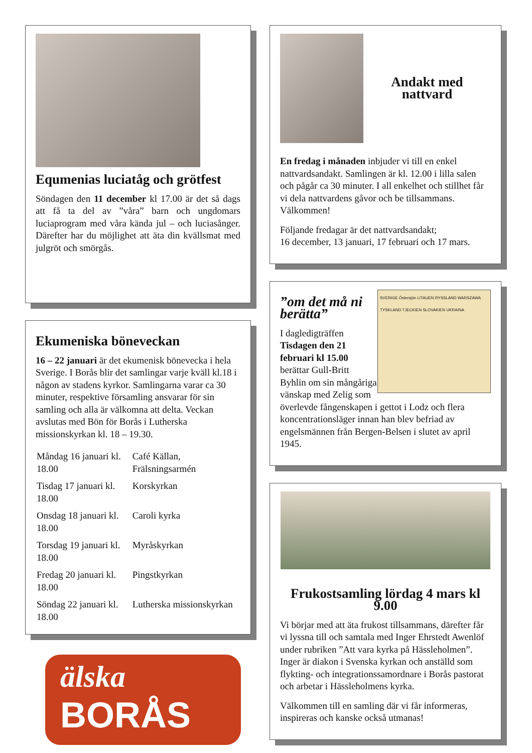Equmenias luciatåg och grötfest
Söndagen den 11 december kl 17.00 är det så dags att få ta del av ”våra” barn och ungdomars luciaprogram med våra kända jul – och luciasånger. Därefter har du möjlighet att äta din kvällsmat med julgröt och smörgås.
Ekumeniska böneveckan
16 – 22 januari är det ekumenisk bönevecka i hela Sverige. I Borås blir det samlingar varje kväll kl.18 i någon av stadens kyrkor. Samlingarna varar ca 30 minuter, respektive församling ansvarar för sin samling och alla är välkomna att delta. Veckan avslutas med Bön för Borås i Lutherska missionskyrkan kl. 18 – 19.30.
| Måndag 16 januari kl. 18.00 | Café Källan, Frälsningsarmén |
| Tisdag 17 januari kl. 18.00 | Korskyrkan |
| Onsdag 18 januari kl. 18.00 | Caroli kyrka |
| Torsdag 19 januari kl. 18.00 | Myråskyrkan |
| Fredag 20 januari kl. 18.00 | Pingstkyrkan |
| Söndag 22 januari kl. 18.00 | Lutherska missionskyrkan |
älska
BORÅS
Andakt med
nattvard
En fredag i månaden inbjuder vi till en enkel nattvardsandakt. Samlingen är kl. 12.00 i lilla salen och pågår ca 30 minuter. I all enkelhet och stillhet får vi dela nattvardens gåvor och be tillsammans. Välkommen!
Följande fredagar är det nattvardsandakt;
16 december, 13 januari, 17 februari och 17 mars.
SVERIGE Östersjön LITAUEN RYSSLAND WARSZAWA TYSKLAND TJECKIEN SLOVAKIEN UKRAINA
”om det må ni
berätta”
I dagledigträffen Tisdagen den 21 februari kl 15.00 berättar Gull-Britt Byhlin om sin mångåriga vänskap med Zelig som överlevde fångenskapen i gettot i Lodz och flera koncentrationsläger innan han blev befriad av engelsmännen från Bergen-Belsen i slutet av april 1945.
Frukostsamling lördag 4 mars kl 9.00
Vi börjar med att äta frukost tillsammans, därefter får vi lyssna till och samtala med Inger Ehrstedt Awenlöf under rubriken ”Att vara kyrka på Hässleholmen”. Inger är diakon i Svenska kyrkan och anställd som flykting- och integrationssamordnare i Borås pastorat och arbetar i Hässleholmens kyrka.
Välkommen till en samling där vi får informeras, inspireras och kanske också utmanas!